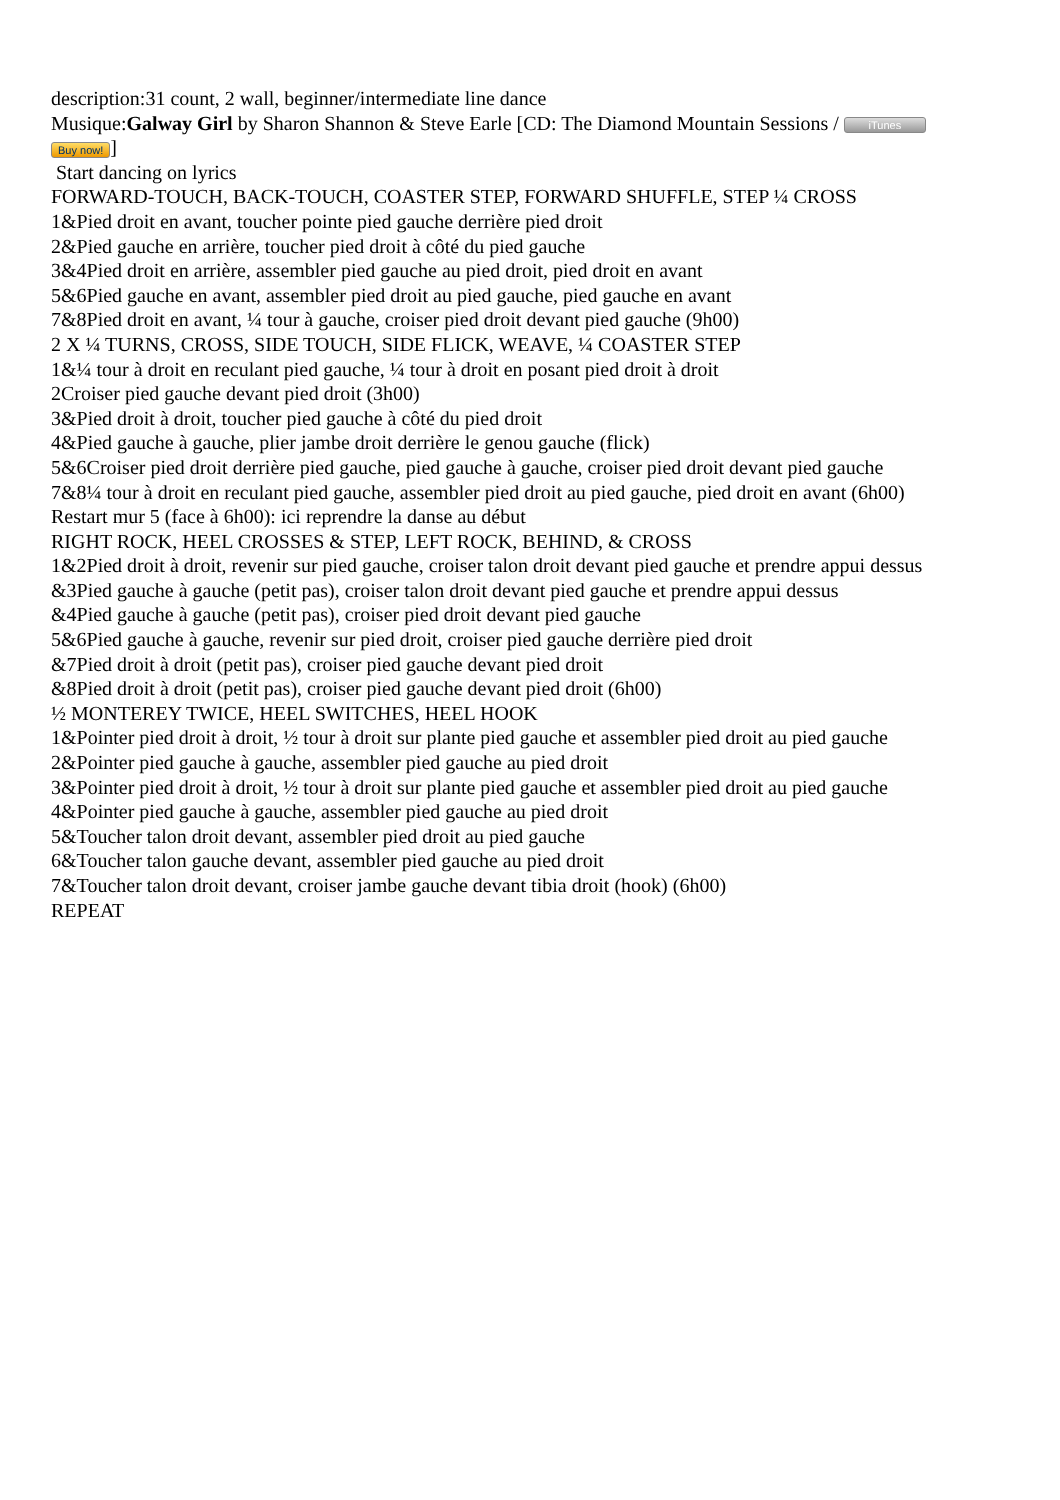description:31 count, 2 wall, beginner/intermediate line dance
Musique:Galway Girl by Sharon Shannon & Steve Earle [CD: The Diamond Mountain Sessions / iTunes
Buy now!]
Start dancing on lyrics
FORWARD-TOUCH, BACK-TOUCH, COASTER STEP, FORWARD SHUFFLE, STEP ¼ CROSS
1&Pied droit en avant, toucher pointe pied gauche derrière pied droit
2&Pied gauche en arrière, toucher pied droit à côté du pied gauche
3&4Pied droit en arrière, assembler pied gauche au pied droit, pied droit en avant
5&6Pied gauche en avant, assembler pied droit au pied gauche, pied gauche en avant
7&8Pied droit en avant, ¼ tour à gauche, croiser pied droit devant pied gauche (9h00)
2 X ¼ TURNS, CROSS, SIDE TOUCH, SIDE FLICK, WEAVE, ¼ COASTER STEP
1&¼ tour à droit en reculant pied gauche, ¼ tour à droit en posant pied droit à droit
2Croiser pied gauche devant pied droit (3h00)
3&Pied droit à droit, toucher pied gauche à côté du pied droit
4&Pied gauche à gauche, plier jambe droit derrière le genou gauche (flick)
5&6Croiser pied droit derrière pied gauche, pied gauche à gauche, croiser pied droit devant pied gauche
7&8¼ tour à droit en reculant pied gauche, assembler pied droit au pied gauche, pied droit en avant (6h00)
Restart mur 5 (face à 6h00): ici reprendre la danse au début
RIGHT ROCK, HEEL CROSSES & STEP, LEFT ROCK, BEHIND, & CROSS
1&2Pied droit à droit, revenir sur pied gauche, croiser talon droit devant pied gauche et prendre appui dessus
&3Pied gauche à gauche (petit pas), croiser talon droit devant pied gauche et prendre appui dessus
&4Pied gauche à gauche (petit pas), croiser pied droit devant pied gauche
5&6Pied gauche à gauche, revenir sur pied droit, croiser pied gauche derrière pied droit
&7Pied droit à droit (petit pas), croiser pied gauche devant pied droit
&8Pied droit à droit (petit pas), croiser pied gauche devant pied droit (6h00)
½ MONTEREY TWICE, HEEL SWITCHES, HEEL HOOK
1&Pointer pied droit à droit, ½ tour à droit sur plante pied gauche et assembler pied droit au pied gauche
2&Pointer pied gauche à gauche, assembler pied gauche au pied droit
3&Pointer pied droit à droit, ½ tour à droit sur plante pied gauche et assembler pied droit au pied gauche
4&Pointer pied gauche à gauche, assembler pied gauche au pied droit
5&Toucher talon droit devant, assembler pied droit au pied gauche
6&Toucher talon gauche devant, assembler pied gauche au pied droit
7&Toucher talon droit devant, croiser jambe gauche devant tibia droit (hook) (6h00)
REPEAT